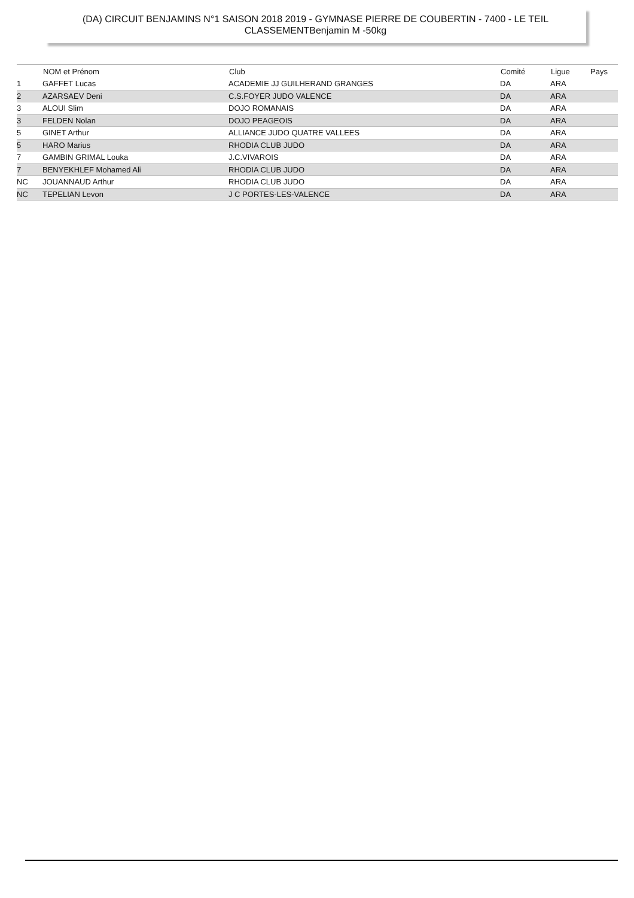(DA) CIRCUIT BENJAMINS N°1 SAISON 2018 2019 - GYMNASE PIERRE DE COUBERTIN - 7400 - LE TEIL
CLASSEMENTBenjamin M -50kg
| | NOM et Prénom | Club | Comité | Ligue | Pays |
| --- | --- | --- | --- | --- | --- |
| 1 | GAFFET Lucas | ACADEMIE JJ GUILHERAND GRANGES | DA | ARA | |
| 2 | AZARSAEV Deni | C.S.FOYER JUDO VALENCE | DA | ARA | |
| 3 | ALOUI Slim | DOJO ROMANAIS | DA | ARA | |
| 3 | FELDEN Nolan | DOJO PEAGEOIS | DA | ARA | |
| 5 | GINET Arthur | ALLIANCE JUDO QUATRE VALLEES | DA | ARA | |
| 5 | HARO Marius | RHODIA CLUB JUDO | DA | ARA | |
| 7 | GAMBIN GRIMAL Louka | J.C.VIVAROIS | DA | ARA | |
| 7 | BENYEKHLEF Mohamed Ali | RHODIA CLUB JUDO | DA | ARA | |
| NC | JOUANNAUD Arthur | RHODIA CLUB JUDO | DA | ARA | |
| NC | TEPELIAN Levon | J C PORTES-LES-VALENCE | DA | ARA | |